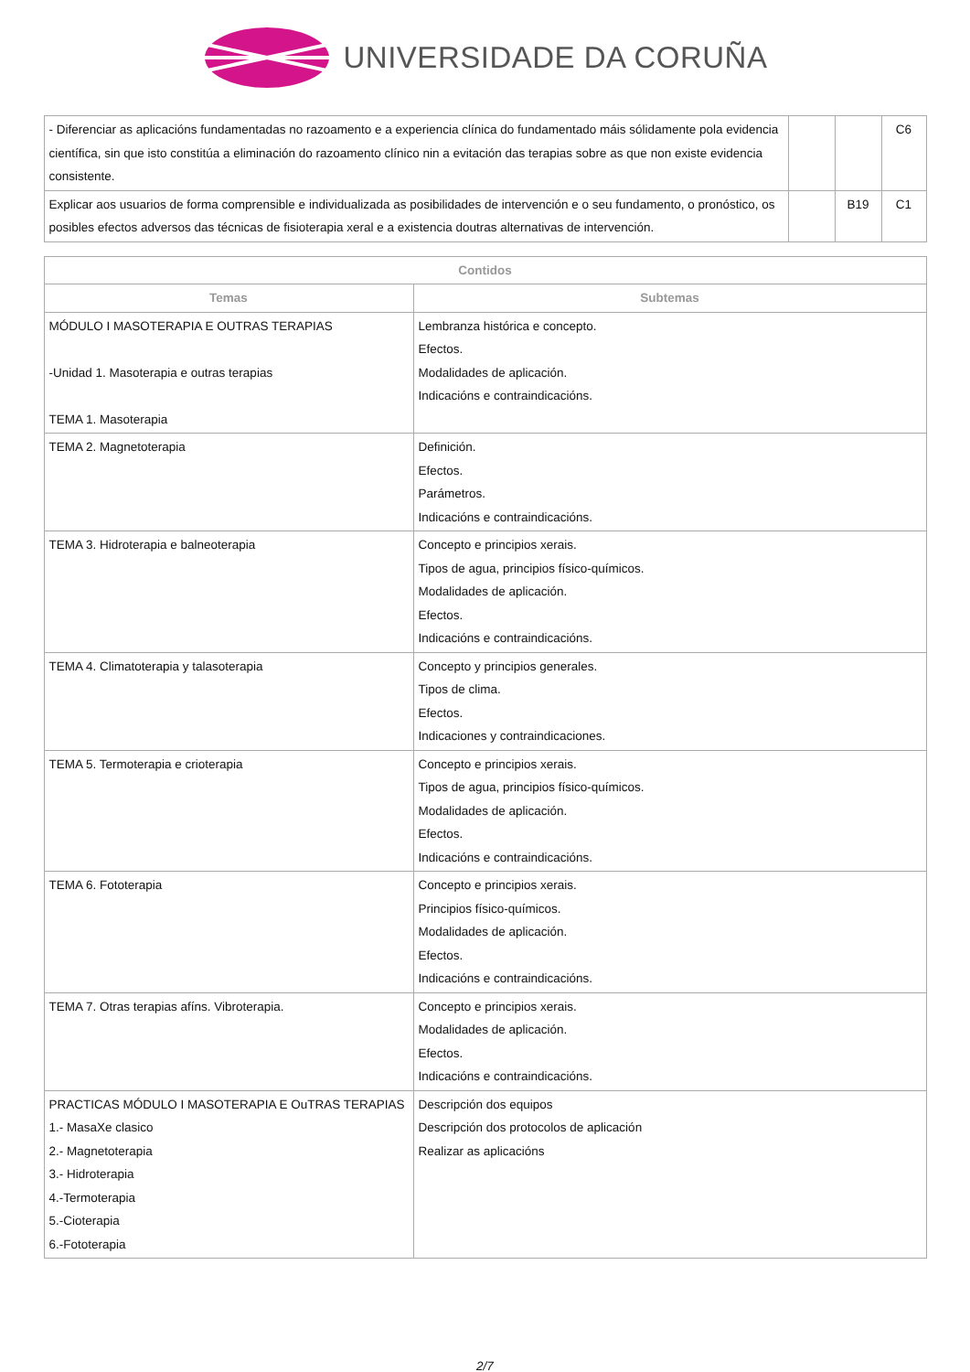UNIVERSIDADE DA CORUÑA
| - Diferenciar as aplicacións fundamentadas no razoamento e a experiencia clínica do fundamentado máis sólidamente pola evidencia científica, sin que isto constitúa a eliminación do razoamento clínico nin a evitación das terapias sobre as que non existe evidencia consistente. | | | C6 |
| Explicar aos usuarios de forma comprensible e individualizada as posibilidades de intervención e o seu fundamento, o pronóstico, os posibles efectos adversos das técnicas de fisioterapia xeral e a existencia doutras alternativas de intervención. | | B19 | C1 |
| Contidos | |
| --- | --- |
| Temas | Subtemas |
| MÓDULO I MASOTERAPIA E OUTRAS TERAPIAS -Unidad 1. Masoterapia e outras terapias TEMA 1. Masoterapia | Lembranza histórica e concepto. Efectos. Modalidades de aplicación. Indicacións e contraindicacións. |
| TEMA 2. Magnetoterapia | Definición. Efectos. Parámetros. Indicacións e contraindicacións. |
| TEMA 3. Hidroterapia e balneoterapia | Concepto e principios xerais. Tipos de agua, principios físico-químicos. Modalidades de aplicación. Efectos. Indicacións e contraindicacións. |
| TEMA 4. Climatoterapia y talasoterapia | Concepto y principios generales. Tipos de clima. Efectos. Indicaciones y contraindicaciones. |
| TEMA 5. Termoterapia e crioterapia | Concepto e principios xerais. Tipos de agua, principios físico-químicos. Modalidades de aplicación. Efectos. Indicacións e contraindicacións. |
| TEMA 6. Fototerapia | Concepto e principios xerais. Principios físico-químicos. Modalidades de aplicación. Efectos. Indicacións e contraindicacións. |
| TEMA 7. Otras terapias afíns. Vibroterapia. | Concepto e principios xerais. Modalidades de aplicación. Efectos. Indicacións e contraindicacións. |
| PRACTICAS MÓDULO I MASOTERAPIA E OuTRAS TERAPIAS 1.- MasaXe clasico 2.- Magnetoterapia 3.- Hidroterapia 4.-Termoterapia 5.-Cioterapia 6.-Fototerapia | Descripción dos equipos Descripción dos protocolos de aplicación Realizar as aplicacións |
2/7